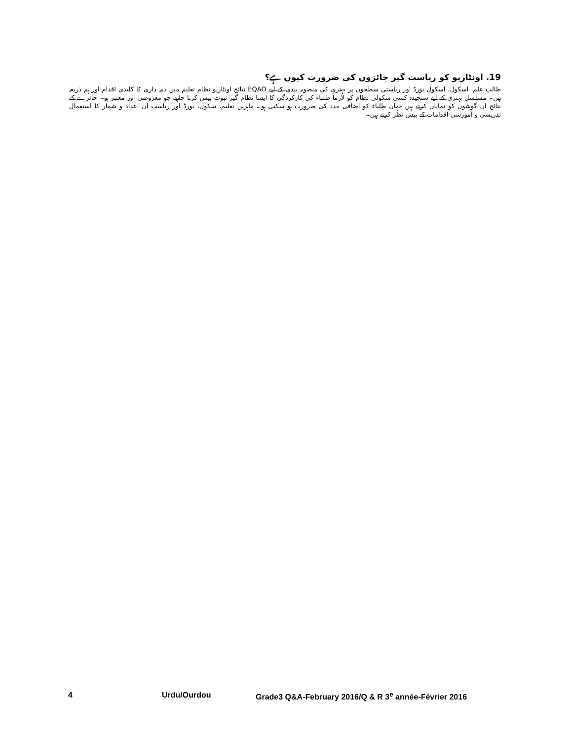19. اونٹاریو کو ریاست گیر جائزوں کی ضرورت کیوں ہے؟
طالب علم، اسکول، اسکول بورڈ اور ریاستی سطحوں پر بہتری کی منصوبہ بندی کے لیے EQAO نتائج اونٹاریو نظام تعلیم میں ذمہ داری کا کلیدی اقدام اور ہم ذریعہ ہیں۔ مسلسل بہتری کے لیے سنجیدہ کسی سکولی نظام کو لازماً طلباء کی کارکردگی کا ایسا نظام گیر ثبوت پیش کرنا چاہیے جو معروضی اور معتبر ہو۔ جائزے کے نتائج ان گوشوں کو نمایاں کرتے ہیں جہاں طلباء کو اضافی مدد کی ضرورت ہو سکتی ہو۔ ماہرین تعلیم، سکول، بورڈ اور ریاست ان اعداد و شمار کا استعمال تدریسی و آموزشی اقدامات کے پیش نظر کرتے ہیں۔
4 Urdu/Ourdou Grade3 Q&A-February 2016/Q & R 3<sup>e</sup> année-Février 2016